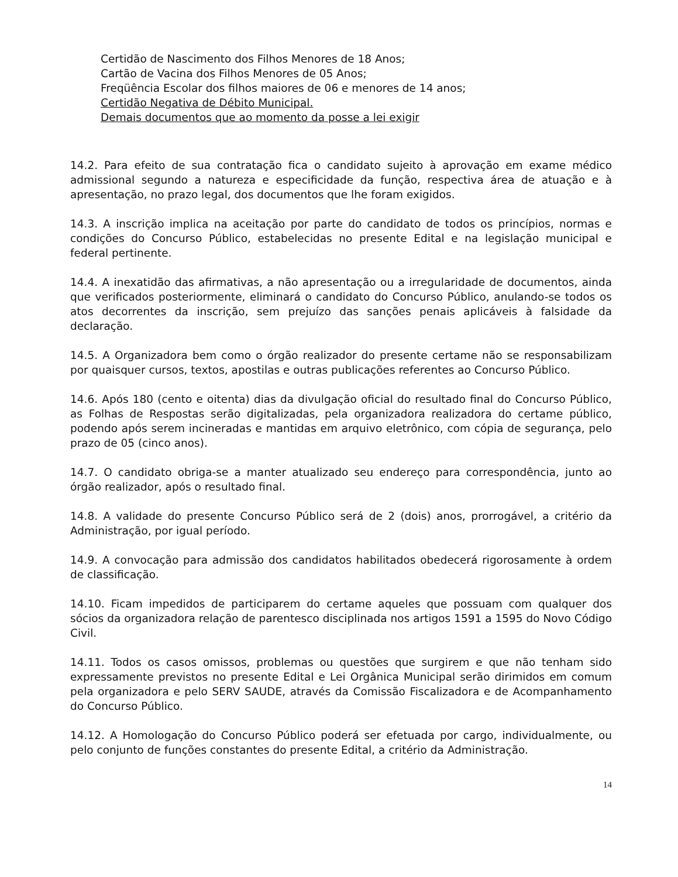Certidão de Nascimento dos Filhos Menores de 18 Anos;
Cartão de Vacina dos Filhos Menores de 05 Anos;
Freqüência Escolar dos filhos maiores de 06 e menores de 14 anos;
Certidão Negativa de Débito Municipal.
Demais documentos que ao momento da posse a lei exigir
14.2. Para efeito de sua contratação fica o candidato sujeito à aprovação em exame médico admissional segundo a natureza e especificidade da função, respectiva área de atuação e à apresentação, no prazo legal, dos documentos que lhe foram exigidos.
14.3. A inscrição implica na aceitação por parte do candidato de todos os princípios, normas e condições do Concurso Público, estabelecidas no presente Edital e na legislação municipal e federal pertinente.
14.4. A inexatidão das afirmativas, a não apresentação ou a irregularidade de documentos, ainda que verificados posteriormente, eliminará o candidato do Concurso Público, anulando-se todos os atos decorrentes da inscrição, sem prejuízo das sanções penais aplicáveis à falsidade da declaração.
14.5. A Organizadora bem como o órgão realizador do presente certame não se responsabilizam por quaisquer cursos, textos, apostilas e outras publicações referentes ao Concurso Público.
14.6. Após 180 (cento e oitenta) dias da divulgação oficial do resultado final do Concurso Público, as Folhas de Respostas serão digitalizadas, pela organizadora realizadora do certame público, podendo após serem incineradas e mantidas em arquivo eletrônico, com cópia de segurança, pelo prazo de 05 (cinco anos).
14.7. O candidato obriga-se a manter atualizado seu endereço para correspondência, junto ao órgão realizador, após o resultado final.
14.8. A validade do presente Concurso Público será de 2 (dois) anos, prorrogável, a critério da Administração, por igual período.
14.9. A convocação para admissão dos candidatos habilitados obedecerá rigorosamente à ordem de classificação.
14.10. Ficam impedidos de participarem do certame aqueles que possuam com qualquer dos sócios da organizadora relação de parentesco disciplinada nos artigos 1591 a 1595 do Novo Código Civil.
14.11. Todos os casos omissos, problemas ou questões que surgirem e que não tenham sido expressamente previstos no presente Edital e Lei Orgânica Municipal serão dirimidos em comum pela organizadora e pelo SERV SAUDE, através da Comissão Fiscalizadora e de Acompanhamento do Concurso Público.
14.12. A Homologação do Concurso Público poderá ser efetuada por cargo, individualmente, ou pelo conjunto de funções constantes do presente Edital, a critério da Administração.
14